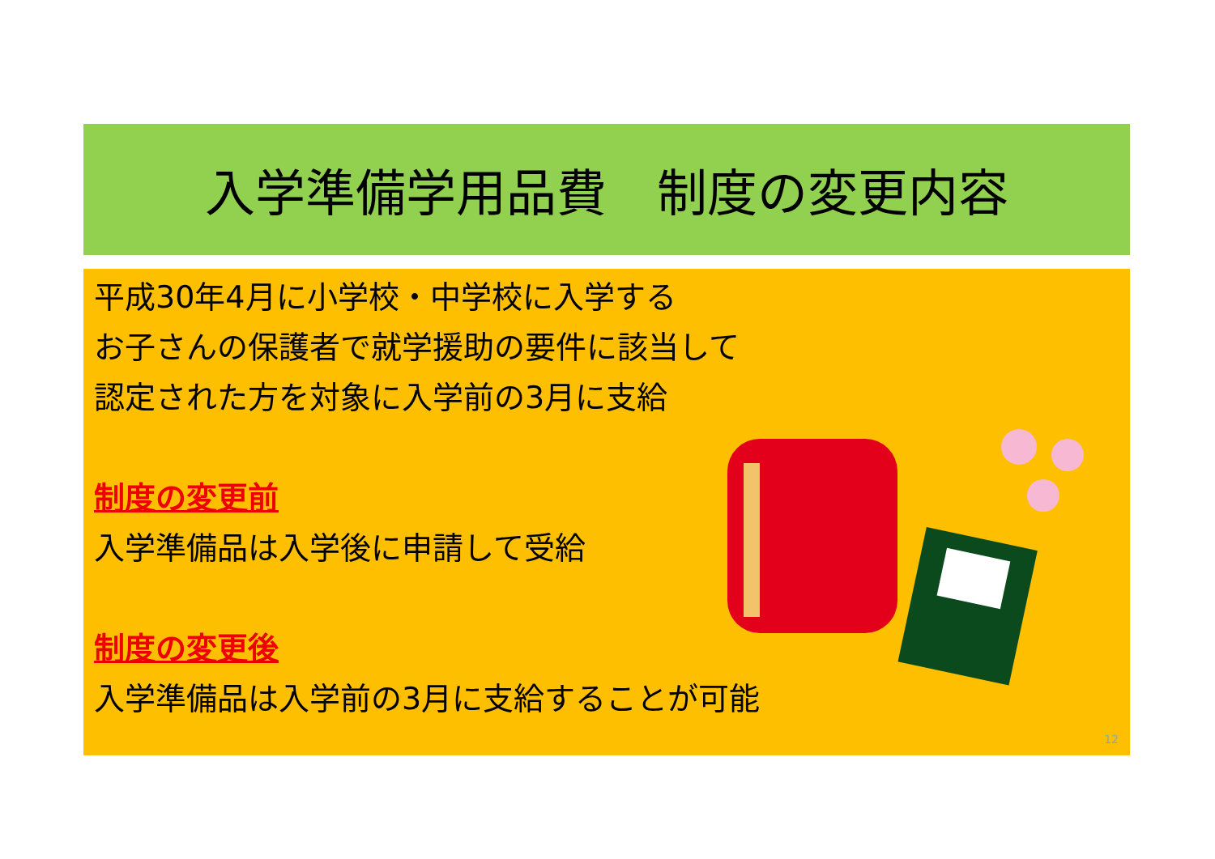入学準備学用品費　制度の変更内容
平成30年4月に小学校・中学校に入学する
お子さんの保護者で就学援助の要件に該当して
認定された方を対象に入学前の3月に支給
制度の変更前
入学準備品は入学後に申請して受給
制度の変更後
入学準備品は入学前の3月に支給することが可能
12